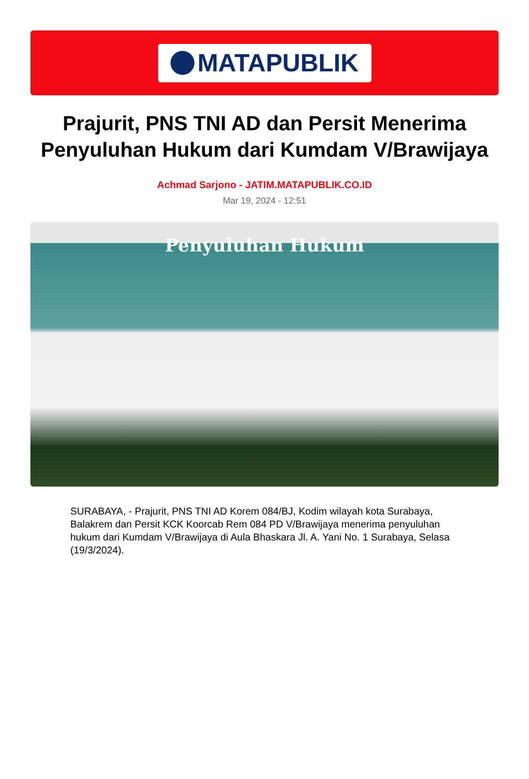MATAPUBLIK
Prajurit, PNS TNI AD dan Persit Menerima Penyuluhan Hukum dari Kumdam V/Brawijaya
Achmad Sarjono - JATIM.MATAPUBLIK.CO.ID
Mar 19, 2024 - 12:51
Penyuluhan Hukum
SURABAYA, - Prajurit, PNS TNI AD Korem 084/BJ, Kodim wilayah kota Surabaya, Balakrem dan Persit KCK Koorcab Rem 084 PD V/Brawijaya menerima penyuluhan hukum dari Kumdam V/Brawijaya di Aula Bhaskara Jl. A. Yani No. 1 Surabaya, Selasa (19/3/2024).